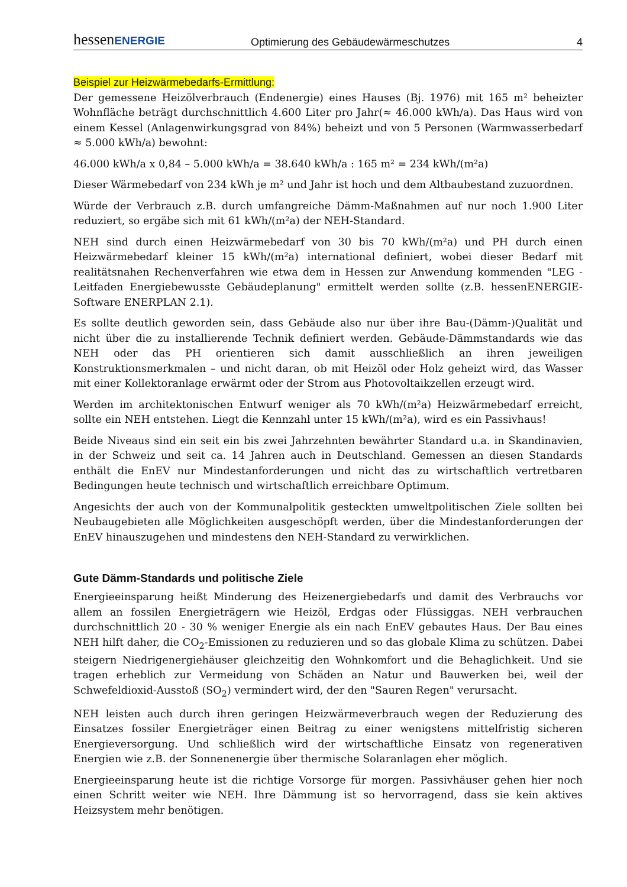hessenENERGIE
Optimierung des Gebäudewärmeschutzes
4
Beispiel zur Heizwärmebedarfs-Ermittlung:
Der gemessene Heizölverbrauch (Endenergie) eines Hauses (Bj. 1976) mit 165 m² beheizter Wohnfläche beträgt durchschnittlich 4.600 Liter pro Jahr(≈ 46.000 kWh/a). Das Haus wird von einem Kessel (Anlagenwirkungsgrad von 84%) beheizt und von 5 Personen (Warmwasserbedarf ≈ 5.000 kWh/a) bewohnt:
46.000 kWh/a x 0,84 – 5.000 kWh/a = 38.640 kWh/a : 165 m² = 234 kWh/(m²a)
Dieser Wärmebedarf von 234 kWh je m² und Jahr ist hoch und dem Altbaubestand zuzuordnen.
Würde der Verbrauch z.B. durch umfangreiche Dämm-Maßnahmen auf nur noch 1.900 Liter reduziert, so ergäbe sich mit 61 kWh/(m²a) der NEH-Standard.
NEH sind durch einen Heizwärmebedarf von 30 bis 70 kWh/(m²a) und PH durch einen Heizwärmebedarf kleiner 15 kWh/(m²a) international definiert, wobei dieser Bedarf mit realitätsnahen Rechenverfahren wie etwa dem in Hessen zur Anwendung kommenden "LEG - Leitfaden Energiebewusste Gebäudeplanung" ermittelt werden sollte (z.B. hessenENERGIE-Software ENERPLAN 2.1).
Es sollte deutlich geworden sein, dass Gebäude also nur über ihre Bau-(Dämm-)Qualität und nicht über die zu installierende Technik definiert werden. Gebäude-Dämmstandards wie das NEH oder das PH orientieren sich damit ausschließlich an ihren jeweiligen Konstruktionsmerkmalen – und nicht daran, ob mit Heizöl oder Holz geheizt wird, das Wasser mit einer Kollektoranlage erwärmt oder der Strom aus Photovoltaikzellen erzeugt wird.
Werden im architektonischen Entwurf weniger als 70 kWh/(m²a) Heizwärmebedarf erreicht, sollte ein NEH entstehen. Liegt die Kennzahl unter 15 kWh/(m²a), wird es ein Passivhaus!
Beide Niveaus sind ein seit ein bis zwei Jahrzehnten bewährter Standard u.a. in Skandinavien, in der Schweiz und seit ca. 14 Jahren auch in Deutschland. Gemessen an diesen Standards enthält die EnEV nur Mindestanforderungen und nicht das zu wirtschaftlich vertretbaren Bedingungen heute technisch und wirtschaftlich erreichbare Optimum.
Angesichts der auch von der Kommunalpolitik gesteckten umweltpolitischen Ziele sollten bei Neubaugebieten alle Möglichkeiten ausgeschöpft werden, über die Mindestanforderungen der EnEV hinauszugehen und mindestens den NEH-Standard zu verwirklichen.
Gute Dämm-Standards und politische Ziele
Energieeinsparung heißt Minderung des Heizenergiebedarfs und damit des Verbrauchs vor allem an fossilen Energieträgern wie Heizöl, Erdgas oder Flüssiggas. NEH verbrauchen durchschnittlich 20 - 30 % weniger Energie als ein nach EnEV gebautes Haus. Der Bau eines NEH hilft daher, die CO<sub>2</sub>-Emissionen zu reduzieren und so das globale Klima zu schützen. Dabei steigern Niedrigenergiehäuser gleichzeitig den Wohnkomfort und die Behaglichkeit. Und sie tragen erheblich zur Vermeidung von Schäden an Natur und Bauwerken bei, weil der Schwefeldioxid-Ausstoß (SO<sub>2</sub>) vermindert wird, der den "Sauren Regen" verursacht.
NEH leisten auch durch ihren geringen Heizwärmeverbrauch wegen der Reduzierung des Einsatzes fossiler Energieträger einen Beitrag zu einer wenigstens mittelfristig sicheren Energieversorgung. Und schließlich wird der wirtschaftliche Einsatz von regenerativen Energien wie z.B. der Sonnenenergie über thermische Solaranlagen eher möglich.
Energieeinsparung heute ist die richtige Vorsorge für morgen. Passivhäuser gehen hier noch einen Schritt weiter wie NEH. Ihre Dämmung ist so hervorragend, dass sie kein aktives Heizsystem mehr benötigen.